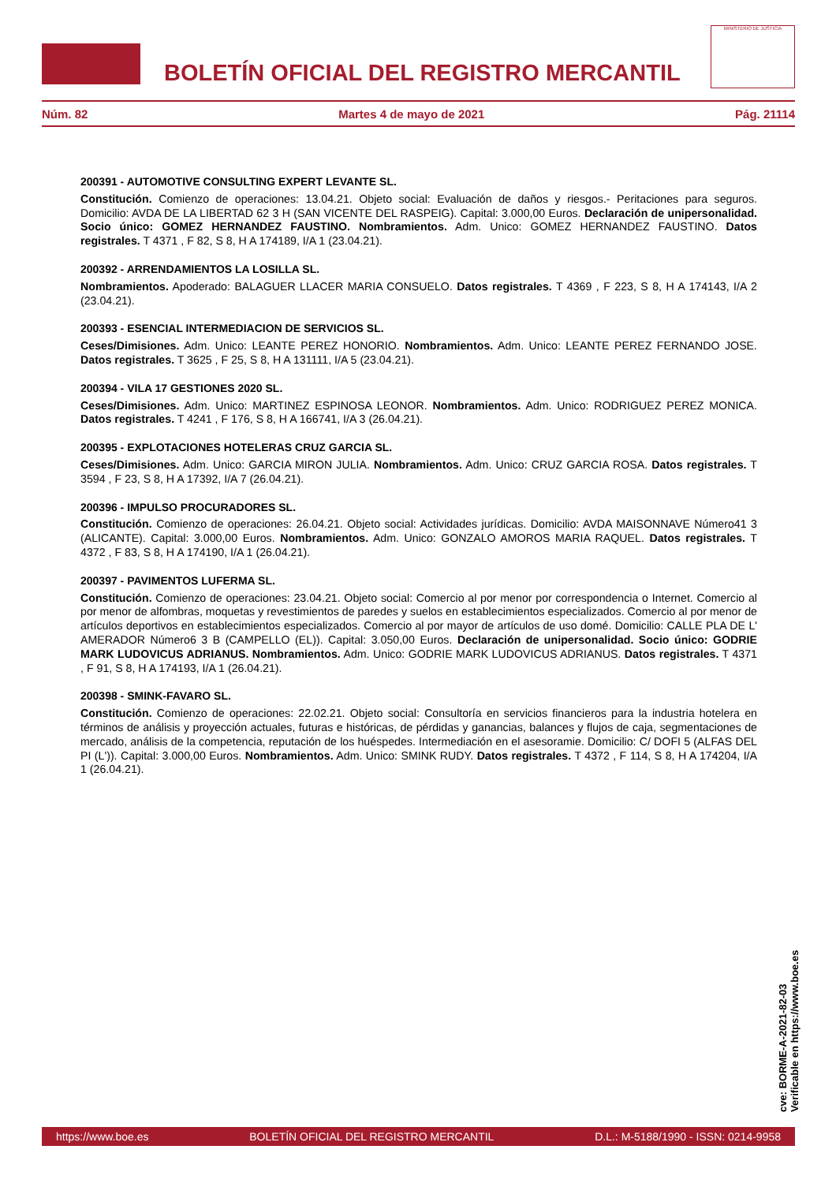BOLETÍN OFICIAL DEL REGISTRO MERCANTIL
MINISTERIO DE JUSTICIA
Núm. 82 Martes 4 de mayo de 2021 Pág. 21114
200391 - AUTOMOTIVE CONSULTING EXPERT LEVANTE SL.
Constitución. Comienzo de operaciones: 13.04.21. Objeto social: Evaluación de daños y riesgos.- Peritaciones para seguros. Domicilio: AVDA DE LA LIBERTAD 62 3 H (SAN VICENTE DEL RASPEIG). Capital: 3.000,00 Euros. Declaración de unipersonalidad. Socio único: GOMEZ HERNANDEZ FAUSTINO. Nombramientos. Adm. Unico: GOMEZ HERNANDEZ FAUSTINO. Datos registrales. T 4371 , F 82, S 8, H A 174189, I/A 1 (23.04.21).
200392 - ARRENDAMIENTOS LA LOSILLA SL.
Nombramientos. Apoderado: BALAGUER LLACER MARIA CONSUELO. Datos registrales. T 4369 , F 223, S 8, H A 174143, I/A 2 (23.04.21).
200393 - ESENCIAL INTERMEDIACION DE SERVICIOS SL.
Ceses/Dimisiones. Adm. Unico: LEANTE PEREZ HONORIO. Nombramientos. Adm. Unico: LEANTE PEREZ FERNANDO JOSE. Datos registrales. T 3625 , F 25, S 8, H A 131111, I/A 5 (23.04.21).
200394 - VILA 17 GESTIONES 2020 SL.
Ceses/Dimisiones. Adm. Unico: MARTINEZ ESPINOSA LEONOR. Nombramientos. Adm. Unico: RODRIGUEZ PEREZ MONICA. Datos registrales. T 4241 , F 176, S 8, H A 166741, I/A 3 (26.04.21).
200395 - EXPLOTACIONES HOTELERAS CRUZ GARCIA SL.
Ceses/Dimisiones. Adm. Unico: GARCIA MIRON JULIA. Nombramientos. Adm. Unico: CRUZ GARCIA ROSA. Datos registrales. T 3594 , F 23, S 8, H A 17392, I/A 7 (26.04.21).
200396 - IMPULSO PROCURADORES SL.
Constitución. Comienzo de operaciones: 26.04.21. Objeto social: Actividades jurídicas. Domicilio: AVDA MAISONNAVE Número41 3 (ALICANTE). Capital: 3.000,00 Euros. Nombramientos. Adm. Unico: GONZALO AMOROS MARIA RAQUEL. Datos registrales. T 4372 , F 83, S 8, H A 174190, I/A 1 (26.04.21).
200397 - PAVIMENTOS LUFERMA SL.
Constitución. Comienzo de operaciones: 23.04.21. Objeto social: Comercio al por menor por correspondencia o Internet. Comercio al por menor de alfombras, moquetas y revestimientos de paredes y suelos en establecimientos especializados. Comercio al por menor de artículos deportivos en establecimientos especializados. Comercio al por mayor de artículos de uso domé. Domicilio: CALLE PLA DE L' AMERADOR Número6 3 B (CAMPELLO (EL)). Capital: 3.050,00 Euros. Declaración de unipersonalidad. Socio único: GODRIE MARK LUDOVICUS ADRIANUS. Nombramientos. Adm. Unico: GODRIE MARK LUDOVICUS ADRIANUS. Datos registrales. T 4371 , F 91, S 8, H A 174193, I/A 1 (26.04.21).
200398 - SMINK-FAVARO SL.
Constitución. Comienzo de operaciones: 22.02.21. Objeto social: Consultoría en servicios financieros para la industria hotelera en términos de análisis y proyección actuales, futuras e históricas, de pérdidas y ganancias, balances y flujos de caja, segmentaciones de mercado, análisis de la competencia, reputación de los huéspedes. Intermediación en el asesoramie. Domicilio: C/ DOFI 5 (ALFAS DEL PI (L')). Capital: 3.000,00 Euros. Nombramientos. Adm. Unico: SMINK RUDY. Datos registrales. T 4372 , F 114, S 8, H A 174204, I/A 1 (26.04.21).
cve: BORME-A-2021-82-03
Verificable en https://www.boe.es
https://www.boe.es BOLETÍN OFICIAL DEL REGISTRO MERCANTIL D.L.: M-5188/1990 - ISSN: 0214-9958